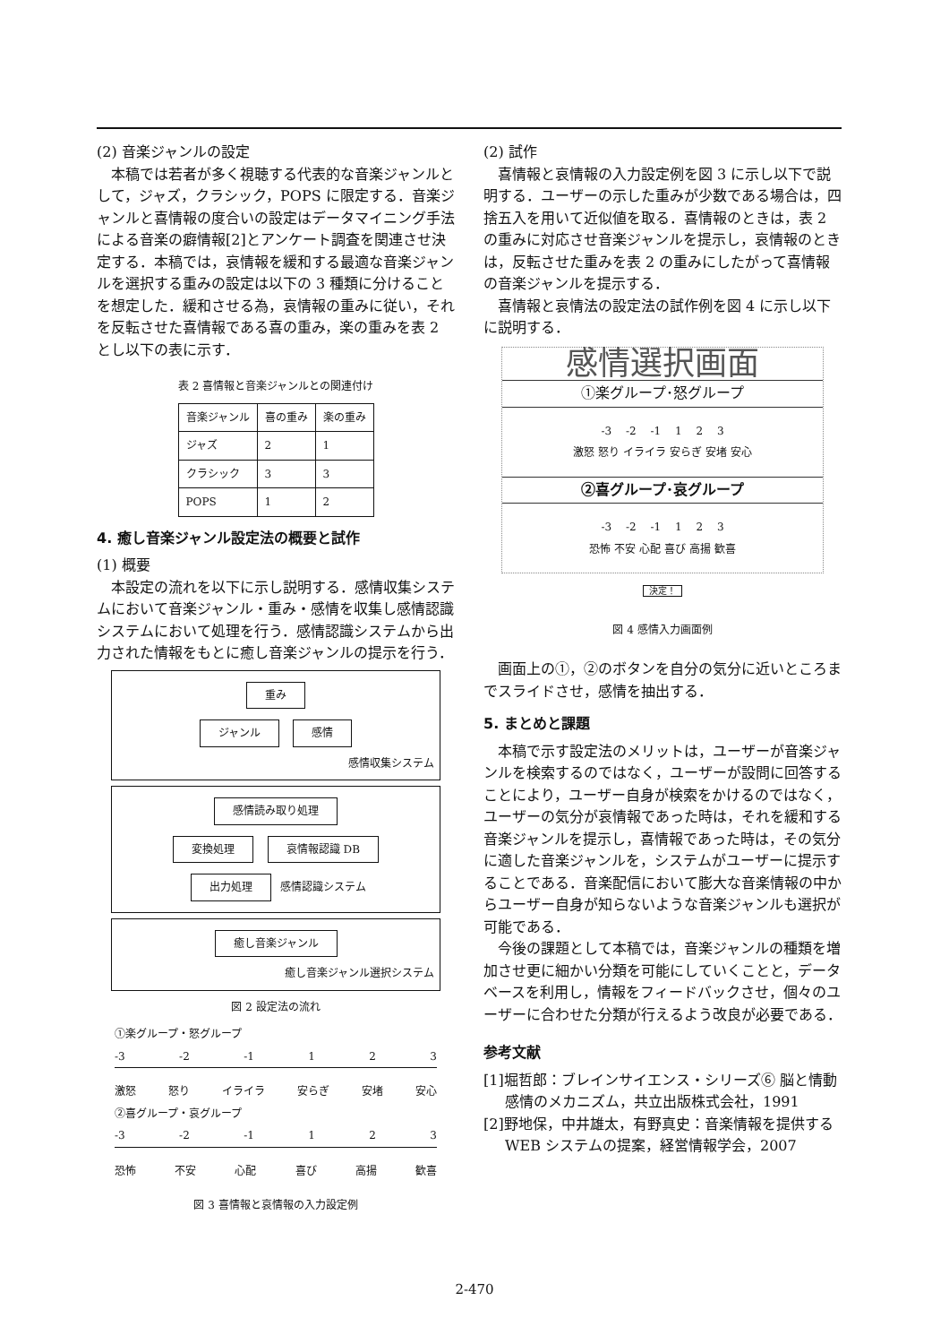(2) 音楽ジャンルの設定
本稿では若者が多く視聴する代表的な音楽ジャンルとして，ジャズ，クラシック，POPS に限定する．音楽ジャンルと喜情報の度合いの設定はデータマイニング手法による音楽の癖情報[2]とアンケート調査を関連させ決定する．本稿では，哀情報を緩和する最適な音楽ジャンルを選択する重みの設定は以下の 3 種類に分けることを想定した．緩和させる為，哀情報の重みに従い，それを反転させた喜情報である喜の重み，楽の重みを表 2 とし以下の表に示す．
表 2 喜情報と音楽ジャンルとの関連付け
| 音楽ジャンル | 喜の重み | 楽の重み |
| --- | --- | --- |
| ジャズ | 2 | 1 |
| クラシック | 3 | 3 |
| POPS | 1 | 2 |
4. 癒し音楽ジャンル設定法の概要と試作
(1) 概要
本設定の流れを以下に示し説明する．感情収集システムにおいて音楽ジャンル・重み・感情を収集し感情認識システムにおいて処理を行う．感情認識システムから出力された情報をもとに癒し音楽ジャンルの提示を行う．
重み
ジャンル 感情
感情収集システム
感情読み取り処理
変換処理 哀情報認識 DB
出力処理 感情認識システム
癒し音楽ジャンル
癒し音楽ジャンル選択システム
図 2 設定法の流れ
①楽グループ・怒グループ
-3 -2 -1 1 2 3
激怒 怒り イライラ 安らぎ 安堵 安心
②喜グループ・哀グループ
-3 -2 -1 1 2 3
恐怖 不安 心配 喜び 高揚 歓喜
図 3 喜情報と哀情報の入力設定例
(2) 試作
喜情報と哀情報の入力設定例を図 3 に示し以下で説明する．ユーザーの示した重みが少数である場合は，四捨五入を用いて近似値を取る．喜情報のときは，表 2 の重みに対応させ音楽ジャンルを提示し，哀情報のときは，反転させた重みを表 2 の重みにしたがって喜情報の音楽ジャンルを提示する．
喜情報と哀情法の設定法の試作例を図 4 に示し以下に説明する．
感情選択画面
①楽グループ･怒グループ
-3 　-2 　-1 　1 　2 　3
激怒 怒り イライラ 安らぎ 安堵 安心
②喜グループ･哀グループ
-3 　-2 　-1 　1 　2 　3
恐怖 不安 心配 喜び 高揚 歓喜
決定！
図 4 感情入力画面例
画面上の①，②のボタンを自分の気分に近いところまでスライドさせ，感情を抽出する．
5. まとめと課題
本稿で示す設定法のメリットは，ユーザーが音楽ジャンルを検索するのではなく，ユーザーが設問に回答することにより，ユーザー自身が検索をかけるのではなく，ユーザーの気分が哀情報であった時は，それを緩和する音楽ジャンルを提示し，喜情報であった時は，その気分に適した音楽ジャンルを，システムがユーザーに提示することである．音楽配信において膨大な音楽情報の中からユーザー自身が知らないような音楽ジャンルも選択が可能である．
今後の課題として本稿では，音楽ジャンルの種類を増加させ更に細かい分類を可能にしていくことと，データベースを利用し，情報をフィードバックさせ，個々のユーザーに合わせた分類が行えるよう改良が必要である．
参考文献
[1]堀哲郎：ブレインサイエンス・シリーズ⑥ 脳と情動感情のメカニズム，共立出版株式会社，1991
[2]野地保，中井雄太，有野真史：音楽情報を提供する WEB システムの提案，経営情報学会，2007
2-470